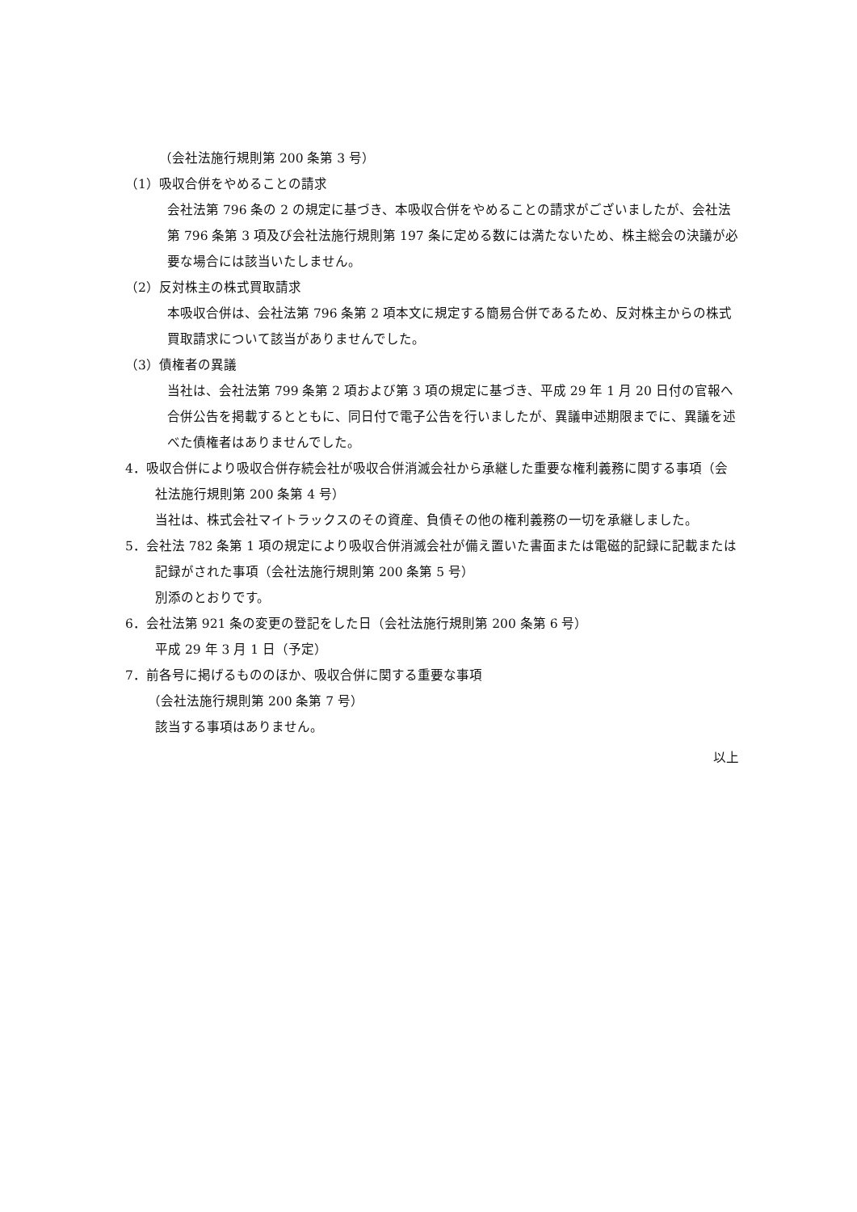（会社法施行規則第 200 条第 3 号）
（1）吸収合併をやめることの請求
会社法第 796 条の 2 の規定に基づき、本吸収合併をやめることの請求がございましたが、会社法第 796 条第 3 項及び会社法施行規則第 197 条に定める数には満たないため、株主総会の決議が必要な場合には該当いたしません。
（2）反対株主の株式買取請求
本吸収合併は、会社法第 796 条第 2 項本文に規定する簡易合併であるため、反対株主からの株式買取請求について該当がありませんでした。
（3）債権者の異議
当社は、会社法第 799 条第 2 項および第 3 項の規定に基づき、平成 29 年 1 月 20 日付の官報へ合併公告を掲載するとともに、同日付で電子公告を行いましたが、異議申述期限までに、異議を述べた債権者はありませんでした。
4．吸収合併により吸収合併存続会社が吸収合併消滅会社から承継した重要な権利義務に関する事項（会社法施行規則第 200 条第 4 号）
当社は、株式会社マイトラックスのその資産、負債その他の権利義務の一切を承継しました。
5．会社法 782 条第 1 項の規定により吸収合併消滅会社が備え置いた書面または電磁的記録に記載または記録がされた事項（会社法施行規則第 200 条第 5 号）
別添のとおりです。
6．会社法第 921 条の変更の登記をした日（会社法施行規則第 200 条第 6 号）
平成 29 年 3 月 1 日（予定）
7．前各号に掲げるもののほか、吸収合併に関する重要な事項
（会社法施行規則第 200 条第 7 号）
該当する事項はありません。
以上